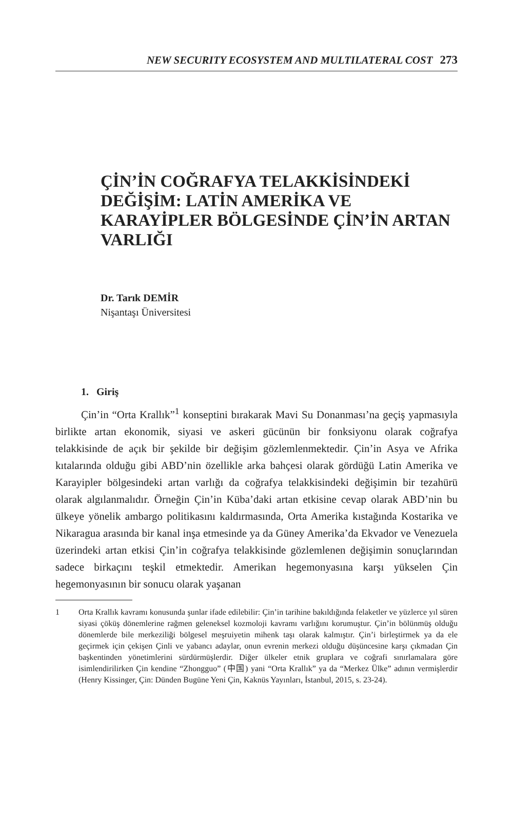NEW SECURITY ECOSYSTEM AND MULTILATERAL COST 273
ÇİN’İN COĞRAFYA TELAKKİSİNDEKİ DEĞİŞİM: LATİN AMERİKA VE KARAYİPLER BÖLGESİNDE ÇİN’İN ARTAN VARLIĞI
Dr. Tarık DEMİR
Nişantaşı Üniversitesi
1. Giriş
Çin’in “Orta Krallık”<sup>1</sup> konseptini bırakarak Mavi Su Donanması’na geçiş yapmasıyla birlikte artan ekonomik, siyasi ve askeri gücünün bir fonksiyonu olarak coğrafya telakkisinde de açık bir şekilde bir değişim gözlemlenmektedir. Çin’in Asya ve Afrika kıtalarında olduğu gibi ABD’nin özellikle arka bahçesi olarak gördüğü Latin Amerika ve Karayipler bölgesindeki artan varlığı da coğrafya telakkisindeki değişimin bir tezahürü olarak algılanmalıdır. Örneğin Çin’in Küba’daki artan etkisine cevap olarak ABD’nin bu ülkeye yönelik ambargo politikasını kaldırmasında, Orta Amerika kıstağında Kostarika ve Nikaragua arasında bir kanal inşa etmesinde ya da Güney Amerika’da Ekvador ve Venezuela üzerindeki artan etkisi Çin’in coğrafya telakkisinde gözlemlenen değişimin sonuçlarından sadece birkaçını teşkil etmektedir. Amerikan hegemonyasına karşı yükselen Çin hegemonyasının bir sonucu olarak yaşanan
1 Orta Krallık kavramı konusunda şunlar ifade edilebilir: Çin’in tarihine bakıldığında felaketler ve yüzlerce yıl süren siyasi çöküş dönemlerine rağmen geleneksel kozmoloji kavramı varlığını korumuştur. Çin’in bölünmüş olduğu dönemlerde bile merkeziliği bölgesel meşruiyetin mihenk taşı olarak kalmıştır. Çin’i birleştirmek ya da ele geçirmek için çekişen Çinli ve yabancı adaylar, onun evrenin merkezi olduğu düşüncesine karşı çıkmadan Çin başkentinden yönetimlerini sürdürmüşlerdir. Diğer ülkeler etnik gruplara ve coğrafi sınırlamalara göre isimlendirilirken Çin kendine “Zhongguo” (中国) yani “Orta Krallık” ya da “Merkez Ülke” adının vermişlerdir (Henry Kissinger, Çin: Dünden Bugüne Yeni Çin, Kaknüs Yayınları, İstanbul, 2015, s. 23-24).